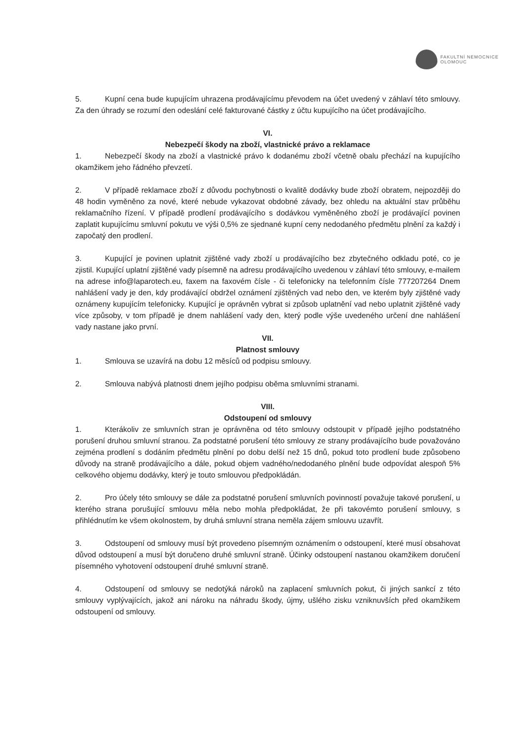FAKULTNÍ NEMOCNICE
OLOMOUC
5. Kupní cena bude kupujícím uhrazena prodávajícímu převodem na účet uvedený v záhlaví této smlouvy. Za den úhrady se rozumí den odeslání celé fakturované částky z účtu kupujícího na účet prodávajícího.
VI.
Nebezpečí škody na zboží, vlastnické právo a reklamace
1. Nebezpečí škody na zboží a vlastnické právo k dodanému zboží včetně obalu přechází na kupujícího okamžikem jeho řádného převzetí.
2. V případě reklamace zboží z důvodu pochybnosti o kvalitě dodávky bude zboží obratem, nejpozději do 48 hodin vyměněno za nové, které nebude vykazovat obdobné závady, bez ohledu na aktuální stav průběhu reklamačního řízení. V případě prodlení prodávajícího s dodávkou vyměněného zboží je prodávající povinen zaplatit kupujícímu smluvní pokutu ve výši 0,5% ze sjednané kupní ceny nedodaného předmětu plnění za každý i započatý den prodlení.
3. Kupující je povinen uplatnit zjištěné vady zboží u prodávajícího bez zbytečného odkladu poté, co je zjistil. Kupující uplatní zjištěné vady písemně na adresu prodávajícího uvedenou v záhlaví této smlouvy, e-mailem na adrese info@laparotech.eu, faxem na faxovém čísle - či telefonicky na telefonním čísle 777207264 Dnem nahlášení vady je den, kdy prodávající obdržel oznámení zjištěných vad nebo den, ve kterém byly zjištěné vady oznámeny kupujícím telefonicky. Kupující je oprávněn vybrat si způsob uplatnění vad nebo uplatnit zjištěné vady více způsoby, v tom případě je dnem nahlášení vady den, který podle výše uvedeného určení dne nahlášení vady nastane jako první.
VII.
Platnost smlouvy
1. Smlouva se uzavírá na dobu 12 měsíců od podpisu smlouvy.
2. Smlouva nabývá platnosti dnem jejího podpisu oběma smluvními stranami.
VIII.
Odstoupení od smlouvy
1. Kterákoliv ze smluvních stran je oprávněna od této smlouvy odstoupit v případě jejího podstatného porušení druhou smluvní stranou. Za podstatné porušení této smlouvy ze strany prodávajícího bude považováno zejména prodlení s dodáním předmětu plnění po dobu delší než 15 dnů, pokud toto prodlení bude způsobeno důvody na straně prodávajícího a dále, pokud objem vadného/nedodaného plnění bude odpovídat alespoň 5% celkového objemu dodávky, který je touto smlouvou předpokládán.
2. Pro účely této smlouvy se dále za podstatné porušení smluvních povinností považuje takové porušení, u kterého strana porušující smlouvu měla nebo mohla předpokládat, že při takovémto porušení smlouvy, s přihlédnutím ke všem okolnostem, by druhá smluvní strana neměla zájem smlouvu uzavřít.
3. Odstoupení od smlouvy musí být provedeno písemným oznámením o odstoupení, které musí obsahovat důvod odstoupení a musí být doručeno druhé smluvní straně. Účinky odstoupení nastanou okamžikem doručení písemného vyhotovení odstoupení druhé smluvní straně.
4. Odstoupení od smlouvy se nedotýká nároků na zaplacení smluvních pokut, či jiných sankcí z této smlouvy vyplývajících, jakož ani nároku na náhradu škody, újmy, ušlého zisku vzniknuvších před okamžikem odstoupení od smlouvy.